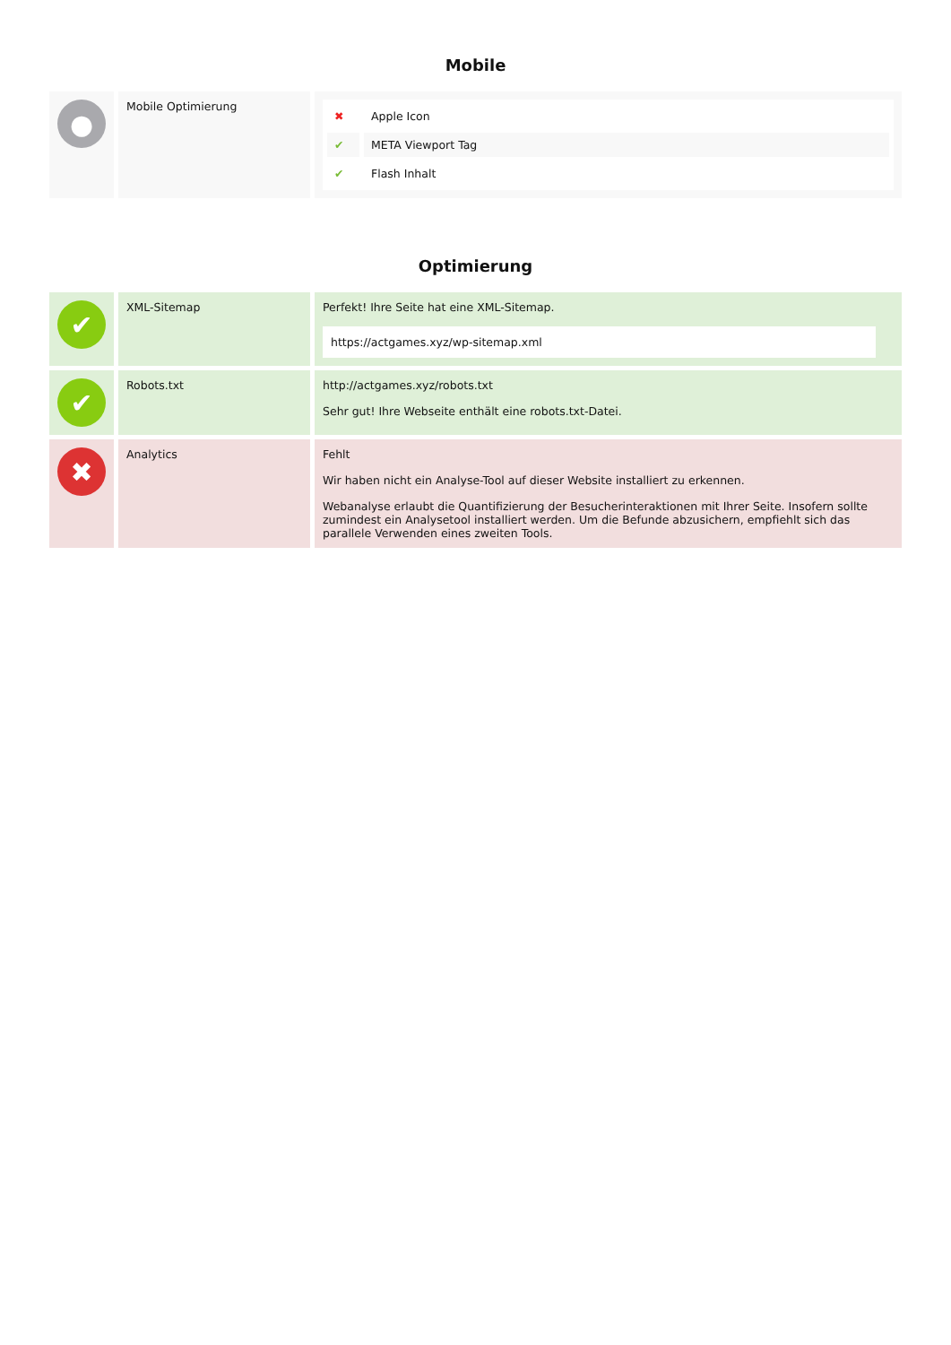Mobile
| ● | Mobile Optimierung | / ✖ / Apple Icon / / ✔ / META Viewport Tag / / ✔ / Flash Inhalt / |
Optimierung
| ✔ | XML-Sitemap | Perfekt! Ihre Seite hat eine XML-Sitemap. https://actgames.xyz/wp-sitemap.xml |
| ✔ | Robots.txt | http://actgames.xyz/robots.txt Sehr gut! Ihre Webseite enthält eine robots.txt-Datei. |
| ✖ | Analytics | Fehlt Wir haben nicht ein Analyse-Tool auf dieser Website installiert zu erkennen. Webanalyse erlaubt die Quantifizierung der Besucherinteraktionen mit Ihrer Seite. Insofern sollte zumindest ein Analysetool installiert werden. Um die Befunde abzusichern, empfiehlt sich das parallele Verwenden eines zweiten Tools. |